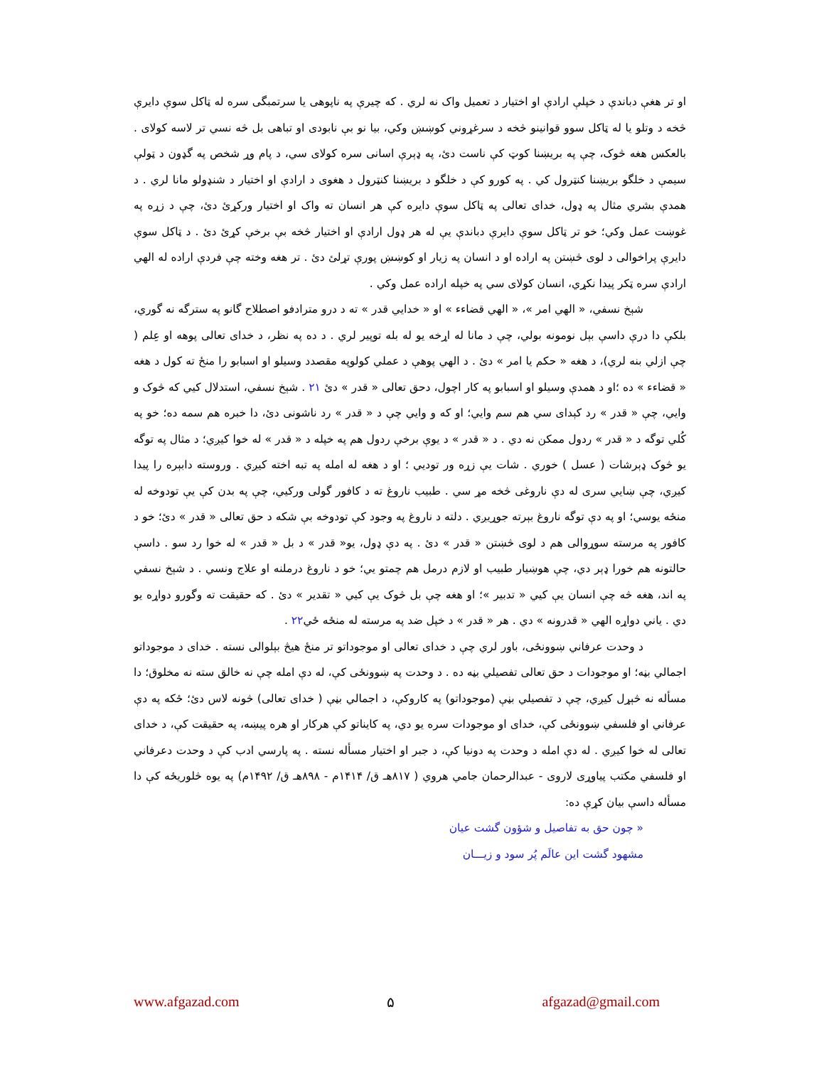او تر هغې دباندې د خپلې ارادې او اختيار د تعميل واک نه لري . که چيرې په ناپوهی يا سرتمبگی سره له ټاکل سوې دايرې څخه د وتلو يا له ټاکل سوو قوانينو څخه د سرغړوني کوښښ وکي، بيا نو بې نابودی او تباهی بل څه نسي تر لاسه کولای . بالعکس هغه څوک، چې په بريښنا کوټ کې ناست دئ، په ډېرې اسانی سره کولای سي، د پام وړ شخص په گډون د ټولې سيمې د خلگو بريښنا کنټرول کي . په کورو کې د خلگو د بريښنا کنټرول د هغوی د ارادې او اختيار د شنډولو مانا لري . د همدې بشري مثال په ډول، خدای تعالی په ټاکل سوې دايره کې هر انسان ته واک او اختيار ورکړئ دئ، چې د زړه په غوښت عمل وکي؛ خو تر ټاکل سوې دايرې دباندې يې له هر ډول ارادې او اختيار څخه بې برخې کړئ دئ . د ټاکل سوې دايرې پراخوالی د لوی څښتن په اراده او د انسان په زيار او کوښښ پورې تړلئ دئ . تر هغه وخته چې فردې اراده له الهي ارادې سره ټکر پيدا نکړي، انسان کولای سي په خپله اراده عمل وکي .
شېخ نسفي، « الهي امر »، « الهي قضاءء » او « خدايي قدر » ته د درو مترادفو اصطلاح گانو په سترگه نه گوري، بلکې دا درې داسې بېل نومونه بولي، چې د مانا له اړخه يو له بله توپير لري . د ده په نظر، د خدای تعالی پوهه او عِلم ( چې ازلي بنه لري)، د هغه « حکم يا امر » دئ . د الهي پوهې د عملي کولوپه مقصدد وسيلو او اسبابو را منځ ته کول د هغه « قضاءء » ده ؛او د همدې وسيلو او اسبابو په کار اچول، دحق تعالی « قدر » دئ ۲۱ . شېخ نسفي، استدلال کيي که څوک و وايي، چې « قدر » رد کېدای سي هم سم وايي؛ او که و وايي چې د « قدر » رد ناشونی دئ، دا خبره هم سمه ده؛ خو په کُلي توگه د « قدر » ردول ممکن نه دي . د « قدر » د يوې برخې ردول هم په خپله د « قدر » له خوا کيږي؛ د مثال په توگه يو څوک ډېرشات ( عسل ) خوري . شات يې زړه ور توديي ؛ او د هغه له امله په تبه اخته کيږي . وروسته دابېره را پيدا کيږي، چې ښايي سری له دې ناروغی څخه مړ سي . طبيب ناروغ ته د کافور گولی ورکيي، چې په بدن کې يې تودوخه له منځه يوسي؛ او په دې توگه ناروغ بېرته جوړيږي . دلته د ناروغ په وجود کې تودوخه بې شکه د حق تعالی « قدر » دئ؛ خو د کافور په مرسته سوړوالی هم د لوی څښتن « قدر » دئ . په دې ډول، يو« قدر » د بل « قدر » له خوا رد سو . داسې حالتونه هم خورا ډېر دي، چې هوښيار طبيب او لازم درمل هم چمتو يي؛ خو د ناروغ درملنه او علاج ونسي . د شېخ نسفي په اند، هغه څه چې انسان يې کيي « تدبير »؛ او هغه چې بل څوک يې کيي « تقدير » دئ . که حقيقت ته وگورو دواړه يو دي . ياني دواړه الهي « قدرونه » دي . هر « قدر » د خپل ضد په مرسته له منځه ځي۲۲ .
د وحدت عرفاني ښوونځی، باور لري چې د خدای تعالی او موجوداتو تر منځ هيڅ بېلوالی نسته . خدای د موجوداتو اجمالي بڼه؛ او موجودات د حق تعالی تفصيلي بڼه ده . د وحدت په ښوونځی کې، له دې امله چې نه خالق سته نه مخلوق؛ دا مسأله نه څېړل کيږي، چې د تفصيلي بڼې (موجوداتو) په کاروکې، د اجمالي بڼې ( خدای تعالی) څونه لاس دئ؛ ځکه په دې عرفاني او فلسفي ښوونځی کې، خدای او موجودات سره يو دي، په کايناتو کې هرکار او هره پيښه، په حقيقت کې، د خدای تعالی له خوا کيږي . له دې امله د وحدت په دونيا کې، د جبر او اختيار مسأله نسته . په پارسي ادب کې د وحدت دعرفاني او فلسفي مکتب پياوړی لاروی - عبدالرحمان جامي هروي ( ۸۱۷هـ ق/ ۱۴۱۴م - ۸۹۸هـ ق/ ۱۴۹۲م) په يوه څلوريځه کې دا مسأله داسې بيان کړې ده:
« چون حق به تفاصيل و شؤون گشت عيان
مشهود گشت اين عالَم پُر سود و زيـــان
www.afgazad.com ۵ afgazad@gmail.com